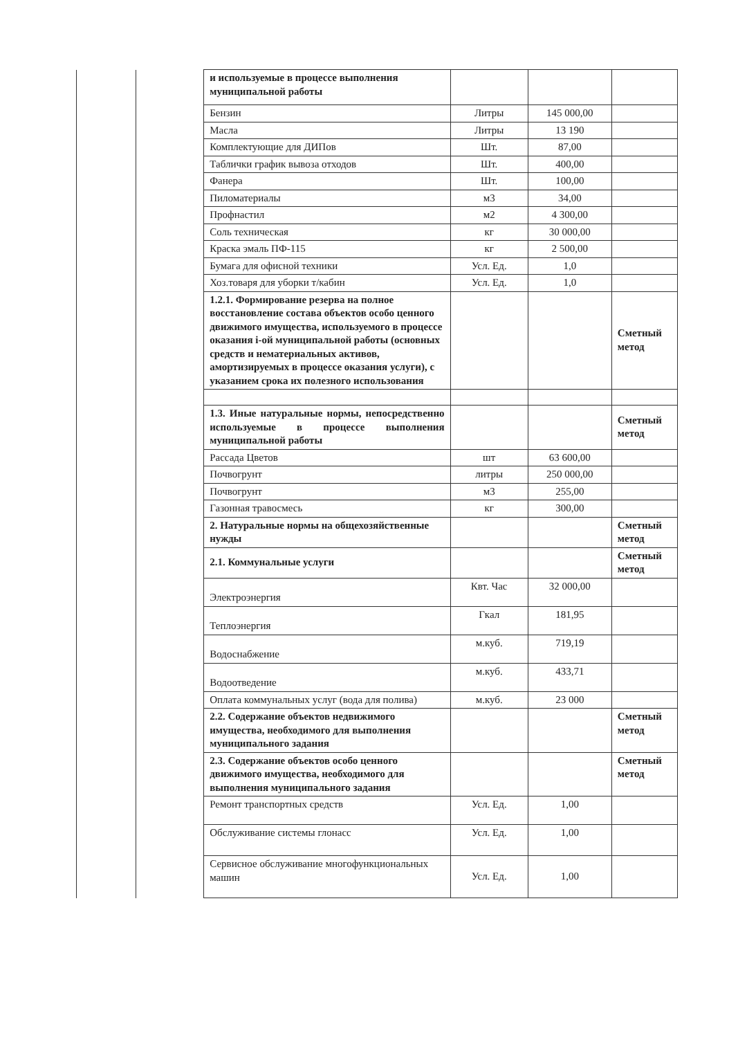| | | и используемые в процессе выполнения муниципальной работы | | | |
| | | Бензин | Литры | 145 000,00 | |
| | | Масла | Литры | 13 190 | |
| | | Комплектующие для ДИПов | Шт. | 87,00 | |
| | | Таблички график вывоза отходов | Шт. | 400,00 | |
| | | Фанера | Шт. | 100,00 | |
| | | Пиломатериалы | м3 | 34,00 | |
| | | Профнастил | м2 | 4 300,00 | |
| | | Соль техническая | кг | 30 000,00 | |
| | | Краска эмаль ПФ-115 | кг | 2 500,00 | |
| | | Бумага для офисной техники | Усл. Ед. | 1,0 | |
| | | Хоз.товаря для уборки т/кабин | Усл. Ед. | 1,0 | |
| | | 1.2.1. Формирование резерва на полное восстановление состава объектов особо ценного движимого имущества, используемого в процессе оказания i-ой муниципальной работы (основных средств и нематериальных активов, амортизируемых в процессе оказания услуги), с указанием срока их полезного использования | | | Сметный метод |
| | | 1.3. Иные натуральные нормы, непосредственно используемые в процессе выполнения муниципальной работы | | | Сметный метод |
| | | Рассада Цветов | шт | 63 600,00 | |
| | | Почвогрунт | литры | 250 000,00 | |
| | | Почвогрунт | м3 | 255,00 | |
| | | Газонная травосмесь | кг | 300,00 | |
| | | 2. Натуральные нормы на общехозяйственные нужды | | | Сметный метод |
| | | 2.1. Коммунальные услуги | | | Сметный метод |
| | | Электроэнергия | Квт. Час | 32 000,00 | |
| | | Теплоэнергия | Гкал | 181,95 | |
| | | Водоснабжение | м.куб. | 719,19 | |
| | | Водоотведение | м.куб. | 433,71 | |
| | | Оплата коммунальных услуг (вода для полива) | м.куб. | 23 000 | |
| | | 2.2. Содержание объектов недвижимого имущества, необходимого для выполнения муниципального задания | | | Сметный метод |
| | | 2.3. Содержание объектов особо ценного движимого имущества, необходимого для выполнения муниципального задания | | | Сметный метод |
| | | Ремонт транспортных средств | Усл. Ед. | 1,00 | |
| | | Обслуживание системы глонасс | Усл. Ед. | 1,00 | |
| | | Сервисное обслуживание многофункциональных машин | Усл. Ед. | 1,00 | |